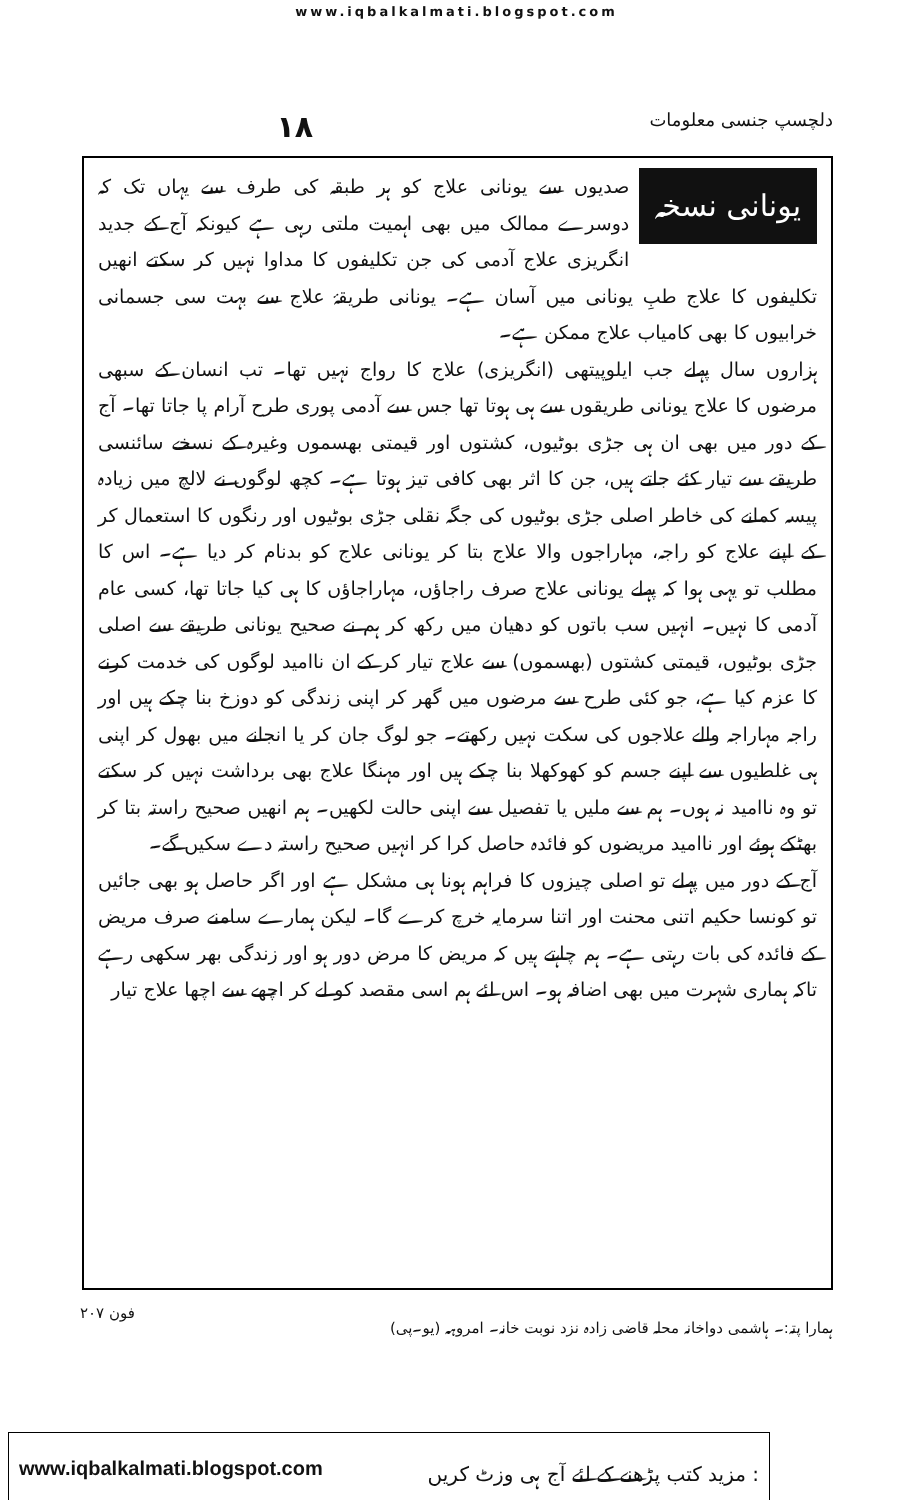www.iqbalkalmati.blogspot.com
دلچسپ جنسی معلومات ۱۸
یونانی نسخہ
صدیوں سے یونانی علاج کو ہر طبقہ کی طرف سے یہاں تک کہ دوسرے ممالک میں بھی اہمیت ملتی رہی ہے کیونکہ آج کے جدید انگریزی علاج آدمی کی جن تکلیفوں کا مداوا نہیں کر سکتے انھیں تکلیفوں کا علاج طبِ یونانی میں آسان ہے۔ یونانی طریقۂ علاج سے بہت سی جسمانی خرابیوں کا بھی کامیاب علاج ممکن ہے۔
ہزاروں سال پہلے جب ایلوپیتھی (انگریزی) علاج کا رواج نہیں تھا۔ تب انسان کے سبھی مرضوں کا علاج یونانی طریقوں سے ہی ہوتا تھا جس سے آدمی پوری طرح آرام پا جاتا تھا۔ آج کے دور میں بھی ان ہی جڑی بوٹیوں، کشتوں اور قیمتی بھسموں وغیرہ کے نسخے سائنسی طریقے سے تیار کئے جاتے ہیں، جن کا اثر بھی کافی تیز ہوتا ہے۔ کچھ لوگوں نے لالچ میں زیادہ پیسہ کمانے کی خاطر اصلی جڑی بوٹیوں کی جگہ نقلی جڑی بوٹیوں اور رنگوں کا استعمال کر کے اپنے علاج کو راجہ، مہاراجوں والا علاج بتا کر یونانی علاج کو بدنام کر دیا ہے۔ اس کا مطلب تو یہی ہوا کہ پہلے یونانی علاج صرف راجاؤں، مہاراجاؤں کا ہی کیا جاتا تھا، کسی عام آدمی کا نہیں۔ انہیں سب باتوں کو دھیان میں رکھ کر ہم نے صحیح یونانی طریقے سے اصلی جڑی بوٹیوں، قیمتی کشتوں (بھسموں) سے علاج تیار کر کے ان ناامید لوگوں کی خدمت کرنے کا عزم کیا ہے، جو کئی طرح سے مرضوں میں گھر کر اپنی زندگی کو دوزخ بنا چکے ہیں اور راجہ مہاراجہ والے علاجوں کی سکت نہیں رکھتے۔ جو لوگ جان کر یا انجانے میں بھول کر اپنی ہی غلطیوں سے اپنے جسم کو کھوکھلا بنا چکے ہیں اور مہنگا علاج بھی برداشت نہیں کر سکتے تو وہ ناامید نہ ہوں۔ ہم سے ملیں یا تفصیل سے اپنی حالت لکھیں۔ ہم انھیں صحیح راستہ بتا کر بھٹکے ہوئے اور ناامید مریضوں کو فائدہ حاصل کرا کر انہیں صحیح راستہ دے سکیں گے۔
آج کے دور میں پہلے تو اصلی چیزوں کا فراہم ہونا ہی مشکل ہے اور اگر حاصل ہو بھی جائیں تو کونسا حکیم اتنی محنت اور اتنا سرمایہ خرچ کرے گا۔ لیکن ہمارے سامنے صرف مریض کے فائدہ کی بات رہتی ہے۔ ہم چاہتے ہیں کہ مریض کا مرض دور ہو اور زندگی بھر سکھی رہے تاکہ ہماری شہرت میں بھی اضافہ ہو۔ اس لئے ہم اسی مقصد کو لے کر اچھے سے اچھا علاج تیار
ہمارا پتہ:۔ ہاشمی دواخانہ محلہ قاضی زادہ نزد نوبت خانہ۔ امروہہ (یو۔پی) فون ۲۰۷
www.iqbalkalmati.blogspot.com : مزید کتب پڑھنے کے لئے آج ہی وزٹ کریں